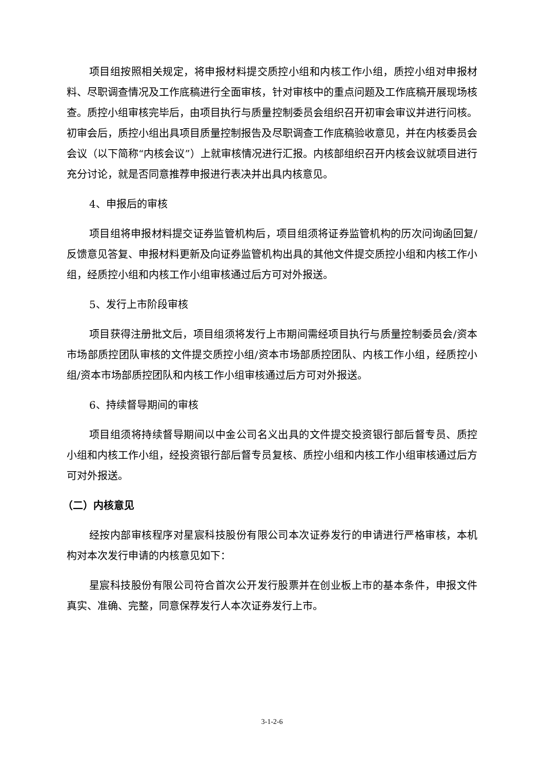项目组按照相关规定，将申报材料提交质控小组和内核工作小组，质控小组对申报材料、尽职调查情况及工作底稿进行全面审核，针对审核中的重点问题及工作底稿开展现场核查。质控小组审核完毕后，由项目执行与质量控制委员会组织召开初审会审议并进行问核。初审会后，质控小组出具项目质量控制报告及尽职调查工作底稿验收意见，并在内核委员会会议（以下简称“内核会议”）上就审核情况进行汇报。内核部组织召开内核会议就项目进行充分讨论，就是否同意推荐申报进行表决并出具内核意见。
4、申报后的审核
项目组将申报材料提交证券监管机构后，项目组须将证券监管机构的历次问询函回复/反馈意见答复、申报材料更新及向证券监管机构出具的其他文件提交质控小组和内核工作小组，经质控小组和内核工作小组审核通过后方可对外报送。
5、发行上市阶段审核
项目获得注册批文后，项目组须将发行上市期间需经项目执行与质量控制委员会/资本市场部质控团队审核的文件提交质控小组/资本市场部质控团队、内核工作小组，经质控小组/资本市场部质控团队和内核工作小组审核通过后方可对外报送。
6、持续督导期间的审核
项目组须将持续督导期间以中金公司名义出具的文件提交投资银行部后督专员、质控小组和内核工作小组，经投资银行部后督专员复核、质控小组和内核工作小组审核通过后方可对外报送。
（二）内核意见
经按内部审核程序对星宸科技股份有限公司本次证券发行的申请进行严格审核，本机构对本次发行申请的内核意见如下：
星宸科技股份有限公司符合首次公开发行股票并在创业板上市的基本条件，申报文件真实、准确、完整，同意保荐发行人本次证券发行上市。
3-1-2-6